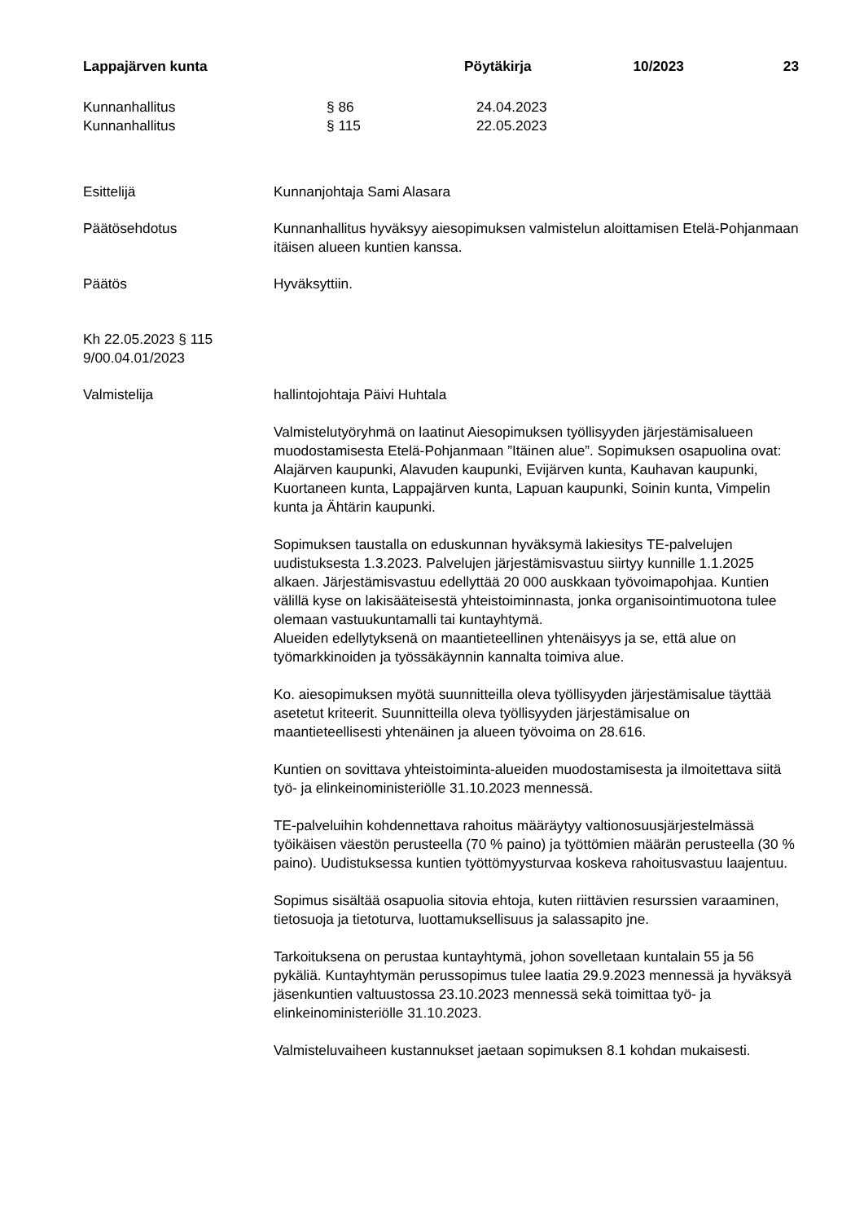Lappajärven kunta Pöytäkirja 10/2023 23
Kunnanhallitus § 86 24.04.2023
Kunnanhallitus § 115 22.05.2023
Esittelijä Kunnanjohtaja Sami Alasara
Päätösehdotus Kunnanhallitus hyväksyy aiesopimuksen valmistelun aloittamisen Etelä-Pohjanmaan itäisen alueen kuntien kanssa.
Päätös Hyväksyttiin.
Kh 22.05.2023 § 115
9/00.04.01/2023
Valmistelija hallintojohtaja Päivi Huhtala
Valmistelutyöryhmä on laatinut Aiesopimuksen työllisyyden järjestämisalueen muodostamisesta Etelä-Pohjanmaan ”Itäinen alue”. Sopimuksen osapuolina ovat: Alajärven kaupunki, Alavuden kaupunki, Evijärven kunta, Kauhavan kaupunki, Kuortaneen kunta, Lappajärven kunta, Lapuan kaupunki, Soinin kunta, Vimpelin kunta ja Ähtärin kaupunki.
Sopimuksen taustalla on eduskunnan hyväksymä lakiesitys TE-palvelujen uudistuksesta 1.3.2023. Palvelujen järjestämisvastuu siirtyy kunnille 1.1.2025 alkaen. Järjestämisvastuu edellyttää 20 000 auskkaan työvoimapohjaa. Kuntien välillä kyse on lakisääteisestä yhteistoiminnasta, jonka organisointimuotona tulee olemaan vastuukuntamalli tai kuntayhtymä.
Alueiden edellytyksenä on maantieteellinen yhtenäisyys ja se, että alue on työmarkkinoiden ja työssäkäynnin kannalta toimiva alue.
Ko. aiesopimuksen myötä suunnitteilla oleva työllisyyden järjestämisalue täyttää asetetut kriteerit. Suunnitteilla oleva työllisyyden järjestämisalue on maantieteellisesti yhtenäinen ja alueen työvoima on 28.616.
Kuntien on sovittava yhteistoiminta-alueiden muodostamisesta ja ilmoitettava siitä työ- ja elinkeinoministeriölle 31.10.2023 mennessä.
TE-palveluihin kohdennettava rahoitus määräytyy valtionosuusjärjestelmässä työikäisen väestön perusteella (70 % paino) ja työttömien määrän perusteella (30 % paino). Uudistuksessa kuntien työttömyysturvaa koskeva rahoitusvastuu laajentuu.
Sopimus sisältää osapuolia sitovia ehtoja, kuten riittävien resurssien varaaminen, tietosuoja ja tietoturva, luottamuksellisuus ja salassapito jne.
Tarkoituksena on perustaa kuntayhtymä, johon sovelletaan kuntalain 55 ja 56 pykäliä. Kuntayhtymän perussopimus tulee laatia 29.9.2023 mennessä ja hyväksyä jäsenkuntien valtuustossa 23.10.2023 mennessä sekä toimittaa työ- ja elinkeinoministeriölle 31.10.2023.
Valmisteluvaiheen kustannukset jaetaan sopimuksen 8.1 kohdan mukaisesti.